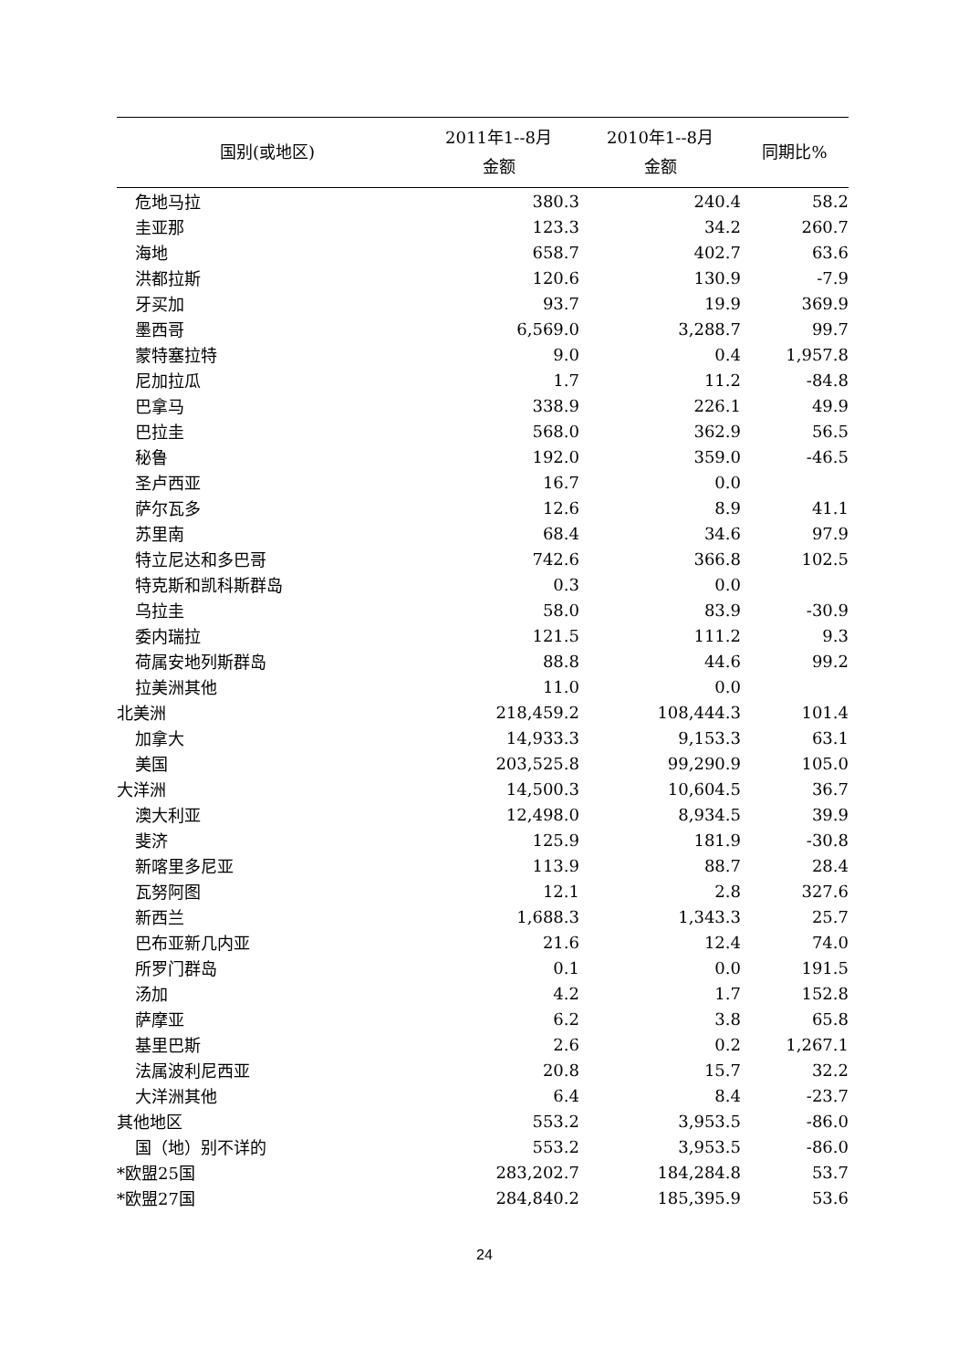| 国别(或地区) | 2011年1--8月 金额 | 2010年1--8月 金额 | 同期比% |
| --- | --- | --- | --- |
| 危地马拉 | 380.3 | 240.4 | 58.2 |
| 圭亚那 | 123.3 | 34.2 | 260.7 |
| 海地 | 658.7 | 402.7 | 63.6 |
| 洪都拉斯 | 120.6 | 130.9 | -7.9 |
| 牙买加 | 93.7 | 19.9 | 369.9 |
| 墨西哥 | 6,569.0 | 3,288.7 | 99.7 |
| 蒙特塞拉特 | 9.0 | 0.4 | 1,957.8 |
| 尼加拉瓜 | 1.7 | 11.2 | -84.8 |
| 巴拿马 | 338.9 | 226.1 | 49.9 |
| 巴拉圭 | 568.0 | 362.9 | 56.5 |
| 秘鲁 | 192.0 | 359.0 | -46.5 |
| 圣卢西亚 | 16.7 | 0.0 | |
| 萨尔瓦多 | 12.6 | 8.9 | 41.1 |
| 苏里南 | 68.4 | 34.6 | 97.9 |
| 特立尼达和多巴哥 | 742.6 | 366.8 | 102.5 |
| 特克斯和凯科斯群岛 | 0.3 | 0.0 | |
| 乌拉圭 | 58.0 | 83.9 | -30.9 |
| 委内瑞拉 | 121.5 | 111.2 | 9.3 |
| 荷属安地列斯群岛 | 88.8 | 44.6 | 99.2 |
| 拉美洲其他 | 11.0 | 0.0 | |
| 北美洲 | 218,459.2 | 108,444.3 | 101.4 |
| 加拿大 | 14,933.3 | 9,153.3 | 63.1 |
| 美国 | 203,525.8 | 99,290.9 | 105.0 |
| 大洋洲 | 14,500.3 | 10,604.5 | 36.7 |
| 澳大利亚 | 12,498.0 | 8,934.5 | 39.9 |
| 斐济 | 125.9 | 181.9 | -30.8 |
| 新喀里多尼亚 | 113.9 | 88.7 | 28.4 |
| 瓦努阿图 | 12.1 | 2.8 | 327.6 |
| 新西兰 | 1,688.3 | 1,343.3 | 25.7 |
| 巴布亚新几内亚 | 21.6 | 12.4 | 74.0 |
| 所罗门群岛 | 0.1 | 0.0 | 191.5 |
| 汤加 | 4.2 | 1.7 | 152.8 |
| 萨摩亚 | 6.2 | 3.8 | 65.8 |
| 基里巴斯 | 2.6 | 0.2 | 1,267.1 |
| 法属波利尼西亚 | 20.8 | 15.7 | 32.2 |
| 大洋洲其他 | 6.4 | 8.4 | -23.7 |
| 其他地区 | 553.2 | 3,953.5 | -86.0 |
| 国（地）别不详的 | 553.2 | 3,953.5 | -86.0 |
| *欧盟25国 | 283,202.7 | 184,284.8 | 53.7 |
| *欧盟27国 | 284,840.2 | 185,395.9 | 53.6 |
24